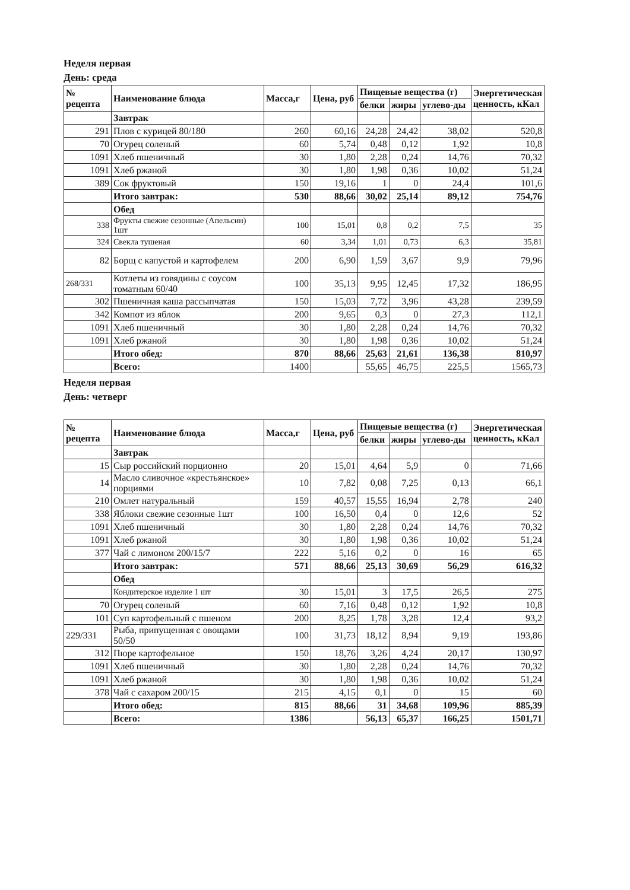Неделя первая
День: среда
| № рецепта | Наименование блюда | Масса,г | Цена, руб | Пищевые вещества (г) | | | Энергетическая ценность, кКал |
| --- | --- | --- | --- | --- | --- | --- | --- |
| | | | | белки | жиры | углево-ды | |
| | Завтрак | | | | | | |
| 291 | Плов с курицей 80/180 | 260 | 60,16 | 24,28 | 24,42 | 38,02 | 520,8 |
| 70 | Огурец соленый | 60 | 5,74 | 0,48 | 0,12 | 1,92 | 10,8 |
| 1091 | Хлеб пшеничный | 30 | 1,80 | 2,28 | 0,24 | 14,76 | 70,32 |
| 1091 | Хлеб ржаной | 30 | 1,80 | 1,98 | 0,36 | 10,02 | 51,24 |
| 389 | Сок фруктовый | 150 | 19,16 | 1 | 0 | 24,4 | 101,6 |
| | Итого завтрак: | 530 | 88,66 | 30,02 | 25,14 | 89,12 | 754,76 |
| | Обед | | | | | | |
| 338 | Фрукты свежие сезонные (Апельсин) 1шт | 100 | 15,01 | 0,8 | 0,2 | 7,5 | 35 |
| 324 | Свекла тушеная | 60 | 3,34 | 1,01 | 0,73 | 6,3 | 35,81 |
| 82 | Борщ с капустой и картофелем | 200 | 6,90 | 1,59 | 3,67 | 9,9 | 79,96 |
| 268/331 | Котлеты из говядины с соусом томатным 60/40 | 100 | 35,13 | 9,95 | 12,45 | 17,32 | 186,95 |
| 302 | Пшеничная каша рассыпчатая | 150 | 15,03 | 7,72 | 3,96 | 43,28 | 239,59 |
| 342 | Компот из яблок | 200 | 9,65 | 0,3 | 0 | 27,3 | 112,1 |
| 1091 | Хлеб пшеничный | 30 | 1,80 | 2,28 | 0,24 | 14,76 | 70,32 |
| 1091 | Хлеб ржаной | 30 | 1,80 | 1,98 | 0,36 | 10,02 | 51,24 |
| | Итого обед: | 870 | 88,66 | 25,63 | 21,61 | 136,38 | 810,97 |
| | Всего: | 1400 | | 55,65 | 46,75 | 225,5 | 1565,73 |
Неделя первая
День: четверг
| № рецепта | Наименование блюда | Масса,г | Цена, руб | Пищевые вещества (г) | | | Энергетическая ценность, кКал |
| --- | --- | --- | --- | --- | --- | --- | --- |
| | | | | белки | жиры | углево-ды | |
| | Завтрак | | | | | | |
| 15 | Сыр российский порционно | 20 | 15,01 | 4,64 | 5,9 | 0 | 71,66 |
| 14 | Масло сливочное «крестьянское» порциями | 10 | 7,82 | 0,08 | 7,25 | 0,13 | 66,1 |
| 210 | Омлет натуральный | 159 | 40,57 | 15,55 | 16,94 | 2,78 | 240 |
| 338 | Яблоки свежие сезонные 1шт | 100 | 16,50 | 0,4 | 0 | 12,6 | 52 |
| 1091 | Хлеб пшеничный | 30 | 1,80 | 2,28 | 0,24 | 14,76 | 70,32 |
| 1091 | Хлеб ржаной | 30 | 1,80 | 1,98 | 0,36 | 10,02 | 51,24 |
| 377 | Чай с лимоном 200/15/7 | 222 | 5,16 | 0,2 | 0 | 16 | 65 |
| | Итого завтрак: | 571 | 88,66 | 25,13 | 30,69 | 56,29 | 616,32 |
| | Обед | | | | | | |
| | Кондитерское изделие 1 шт | 30 | 15,01 | 3 | 17,5 | 26,5 | 275 |
| 70 | Огурец соленый | 60 | 7,16 | 0,48 | 0,12 | 1,92 | 10,8 |
| 101 | Суп картофельный с пшеном | 200 | 8,25 | 1,78 | 3,28 | 12,4 | 93,2 |
| 229/331 | Рыба, припущенная с овощами 50/50 | 100 | 31,73 | 18,12 | 8,94 | 9,19 | 193,86 |
| 312 | Пюре картофельное | 150 | 18,76 | 3,26 | 4,24 | 20,17 | 130,97 |
| 1091 | Хлеб пшеничный | 30 | 1,80 | 2,28 | 0,24 | 14,76 | 70,32 |
| 1091 | Хлеб ржаной | 30 | 1,80 | 1,98 | 0,36 | 10,02 | 51,24 |
| 378 | Чай с сахаром 200/15 | 215 | 4,15 | 0,1 | 0 | 15 | 60 |
| | Итого обед: | 815 | 88,66 | 31 | 34,68 | 109,96 | 885,39 |
| | Всего: | 1386 | | 56,13 | 65,37 | 166,25 | 1501,71 |